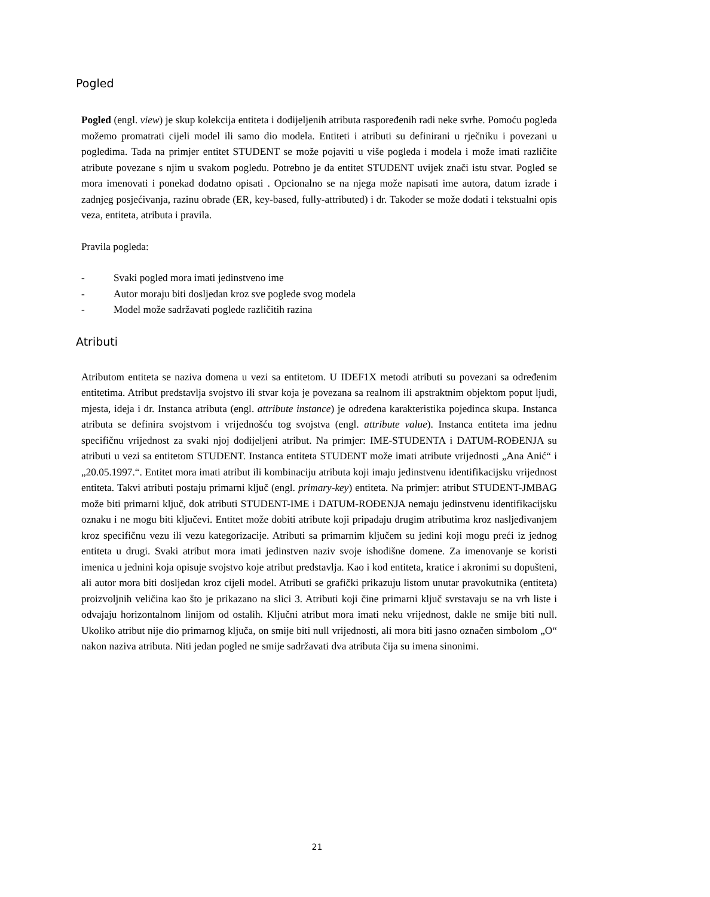Pogled
Pogled (engl. view) je skup kolekcija entiteta i dodijeljenih atributa raspoređenih radi neke svrhe. Pomoću pogleda možemo promatrati cijeli model ili samo dio modela. Entiteti i atributi su definirani u rječniku i povezani u pogledima. Tada na primjer entitet STUDENT se može pojaviti u više pogleda i modela i može imati različite atribute povezane s njim u svakom pogledu. Potrebno je da entitet STUDENT uvijek znači istu stvar. Pogled se mora imenovati i ponekad dodatno opisati . Opcionalno se na njega može napisati ime autora, datum izrade i zadnjeg posjećivanja, razinu obrade (ER, key-based, fully-attributed) i dr. Također se može dodati i tekstualni opis veza, entiteta, atributa i pravila.
Pravila pogleda:
- Svaki pogled mora imati jedinstveno ime
- Autor moraju biti dosljedan kroz sve poglede svog modela
- Model može sadržavati poglede različitih razina
Atributi
Atributom entiteta se naziva domena u vezi sa entitetom. U IDEF1X metodi atributi su povezani sa određenim entitetima. Atribut predstavlja svojstvo ili stvar koja je povezana sa realnom ili apstraktnim objektom poput ljudi, mjesta, ideja i dr. Instanca atributa (engl. attribute instance) je određena karakteristika pojedinca skupa. Instanca atributa se definira svojstvom i vrijednošću tog svojstva (engl. attribute value). Instanca entiteta ima jednu specifičnu vrijednost za svaki njoj dodijeljeni atribut. Na primjer: IME-STUDENTA i DATUM-ROĐENJA su atributi u vezi sa entitetom STUDENT. Instanca entiteta STUDENT može imati atribute vrijednosti „Ana Anić“ i „20.05.1997.“. Entitet mora imati atribut ili kombinaciju atributa koji imaju jedinstvenu identifikacijsku vrijednost entiteta. Takvi atributi postaju primarni ključ (engl. primary-key) entiteta. Na primjer: atribut STUDENT-JMBAG može biti primarni ključ, dok atributi STUDENT-IME i DATUM-ROĐENJA nemaju jedinstvenu identifikacijsku oznaku i ne mogu biti ključevi. Entitet može dobiti atribute koji pripadaju drugim atributima kroz nasljeđivanjem kroz specifičnu vezu ili vezu kategorizacije. Atributi sa primarnim ključem su jedini koji mogu preći iz jednog entiteta u drugi. Svaki atribut mora imati jedinstven naziv svoje ishodišne domene. Za imenovanje se koristi imenica u jednini koja opisuje svojstvo koje atribut predstavlja. Kao i kod entiteta, kratice i akronimi su dopušteni, ali autor mora biti dosljedan kroz cijeli model. Atributi se grafički prikazuju listom unutar pravokutnika (entiteta) proizvoljnih veličina kao što je prikazano na slici 3. Atributi koji čine primarni ključ svrstavaju se na vrh liste i odvajaju horizontalnom linijom od ostalih. Ključni atribut mora imati neku vrijednost, dakle ne smije biti null. Ukoliko atribut nije dio primarnog ključa, on smije biti null vrijednosti, ali mora biti jasno označen simbolom „O“ nakon naziva atributa. Niti jedan pogled ne smije sadržavati dva atributa čija su imena sinonimi.
21